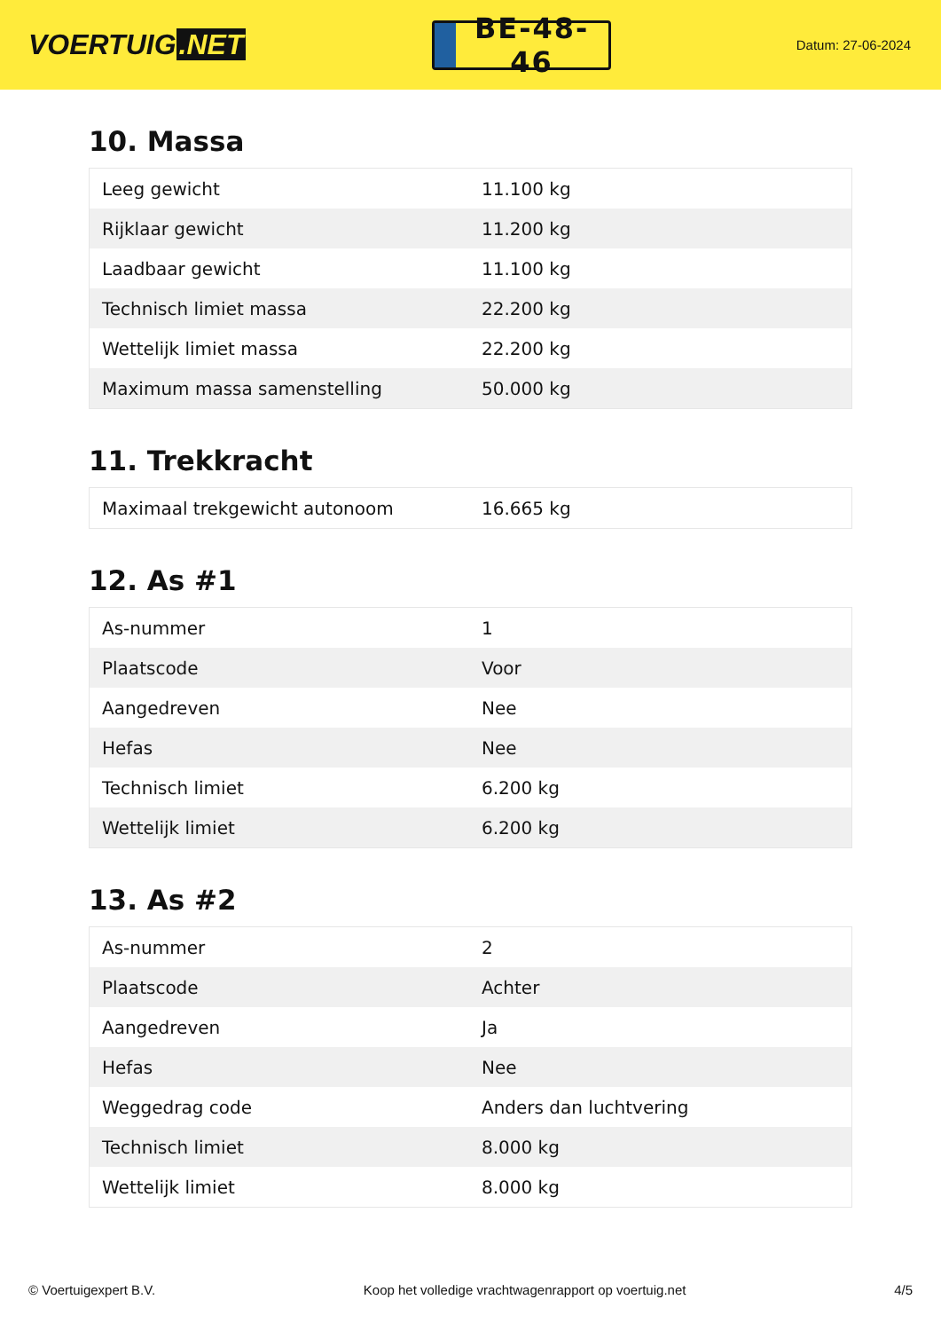VOERTUIG.NET
BE-48-46
Datum: 27-06-2024
10. Massa
| Leeg gewicht | 11.100 kg |
| Rijklaar gewicht | 11.200 kg |
| Laadbaar gewicht | 11.100 kg |
| Technisch limiet massa | 22.200 kg |
| Wettelijk limiet massa | 22.200 kg |
| Maximum massa samenstelling | 50.000 kg |
11. Trekkracht
| Maximaal trekgewicht autonoom | 16.665 kg |
12. As #1
| As-nummer | 1 |
| Plaatscode | Voor |
| Aangedreven | Nee |
| Hefas | Nee |
| Technisch limiet | 6.200 kg |
| Wettelijk limiet | 6.200 kg |
13. As #2
| As-nummer | 2 |
| Plaatscode | Achter |
| Aangedreven | Ja |
| Hefas | Nee |
| Weggedrag code | Anders dan luchtvering |
| Technisch limiet | 8.000 kg |
| Wettelijk limiet | 8.000 kg |
© Voertuigexpert B.V. Koop het volledige vrachtwagenrapport op voertuig.net 4/5